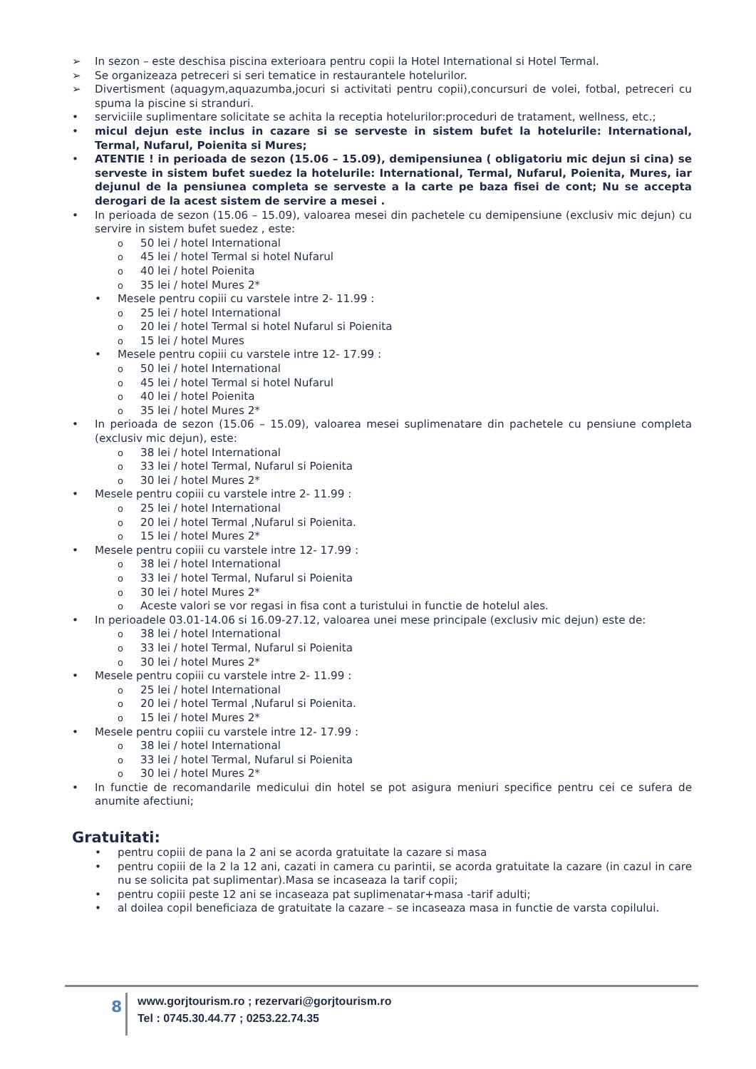➢ In sezon – este deschisa piscina exterioara pentru copii la Hotel International si Hotel Termal.
➢ Se organizeaza petreceri si seri tematice in restaurantele hotelurilor.
➢ Divertisment (aquagym,aquazumba,jocuri si activitati pentru copii),concursuri de volei, fotbal, petreceri cu spuma la piscine si stranduri.
• serviciile suplimentare solicitate se achita la receptia hotelurilor:proceduri de tratament, wellness, etc.;
• micul dejun este inclus in cazare si se serveste in sistem bufet la hotelurile: International, Termal, Nufarul, Poienita si Mures;
• ATENTIE ! in perioada de sezon (15.06 – 15.09), demipensiunea ( obligatoriu mic dejun si cina) se serveste in sistem bufet suedez la hotelurile: International, Termal, Nufarul, Poienita, Mures, iar dejunul de la pensiunea completa se serveste a la carte pe baza fisei de cont; Nu se accepta derogari de la acest sistem de servire a mesei .
• In perioada de sezon (15.06 – 15.09), valoarea mesei din pachetele cu demipensiune (exclusiv mic dejun) cu servire in sistem bufet suedez , este:
o 50 lei / hotel International
o 45 lei / hotel Termal si hotel Nufarul
o 40 lei / hotel Poienita
o 35 lei / hotel Mures 2*
• Mesele pentru copiii cu varstele intre 2- 11.99 :
o 25 lei / hotel International
o 20 lei / hotel Termal si hotel Nufarul si Poienita
o 15 lei / hotel Mures
• Mesele pentru copiii cu varstele intre 12- 17.99 :
o 50 lei / hotel International
o 45 lei / hotel Termal si hotel Nufarul
o 40 lei / hotel Poienita
o 35 lei / hotel Mures 2*
• In perioada de sezon (15.06 – 15.09), valoarea mesei suplimenatare din pachetele cu pensiune completa (exclusiv mic dejun), este:
o 38 lei / hotel International
o 33 lei / hotel Termal, Nufarul si Poienita
o 30 lei / hotel Mures 2*
• Mesele pentru copiii cu varstele intre 2- 11.99 :
o 25 lei / hotel International
o 20 lei / hotel Termal ,Nufarul si Poienita.
o 15 lei / hotel Mures 2*
• Mesele pentru copiii cu varstele intre 12- 17.99 :
o 38 lei / hotel International
o 33 lei / hotel Termal, Nufarul si Poienita
o 30 lei / hotel Mures 2*
o Aceste valori se vor regasi in fisa cont a turistului in functie de hotelul ales.
• In perioadele 03.01-14.06 si 16.09-27.12, valoarea unei mese principale (exclusiv mic dejun) este de:
o 38 lei / hotel International
o 33 lei / hotel Termal, Nufarul si Poienita
o 30 lei / hotel Mures 2*
• Mesele pentru copiii cu varstele intre 2- 11.99 :
o 25 lei / hotel International
o 20 lei / hotel Termal ,Nufarul si Poienita.
o 15 lei / hotel Mures 2*
• Mesele pentru copiii cu varstele intre 12- 17.99 :
o 38 lei / hotel International
o 33 lei / hotel Termal, Nufarul si Poienita
o 30 lei / hotel Mures 2*
• In functie de recomandarile medicului din hotel se pot asigura meniuri specifice pentru cei ce sufera de anumite afectiuni;
Gratuitati:
• pentru copiii de pana la 2 ani se acorda gratuitate la cazare si masa
• pentru copiii de la 2 la 12 ani, cazati in camera cu parintii, se acorda gratuitate la cazare (in cazul in care nu se solicita pat suplimentar).Masa se incaseaza la tarif copii;
• pentru copiii peste 12 ani se incaseaza pat suplimenatar+masa -tarif adulti;
• al doilea copil beneficiaza de gratuitate la cazare – se incaseaza masa in functie de varsta copilului.
8
www.gorjtourism.ro ; rezervari@gorjtourism.ro
Tel : 0745.30.44.77 ; 0253.22.74.35